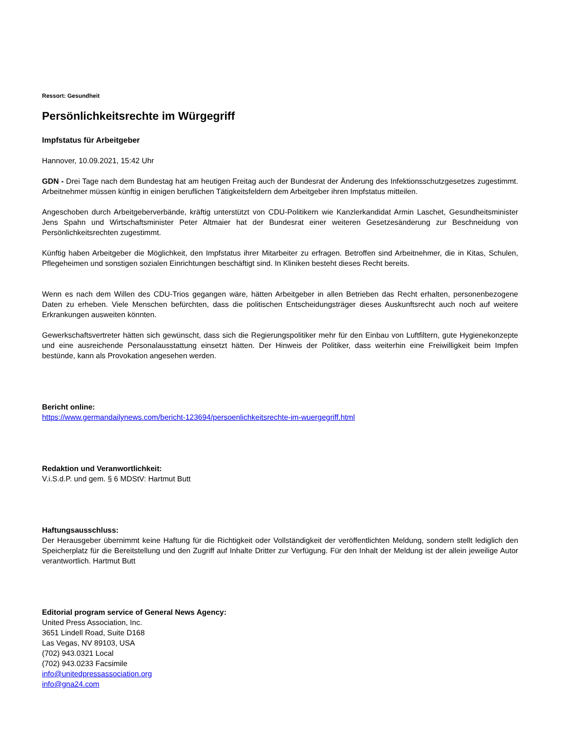Ressort: Gesundheit
Persönlichkeitsrechte im Würgegriff
Impfstatus für Arbeitgeber
Hannover, 10.09.2021, 15:42 Uhr
GDN - Drei Tage nach dem Bundestag hat am heutigen Freitag auch der Bundesrat der Änderung des Infektionsschutzgesetzes zugestimmt. Arbeitnehmer müssen künftig in einigen beruflichen Tätigkeitsfeldern dem Arbeitgeber ihren Impfstatus mitteilen.
Angeschoben durch Arbeitgeberverbände, kräftig unterstützt von CDU-Politikern wie Kanzlerkandidat Armin Laschet, Gesundheitsminister Jens Spahn und Wirtschaftsminister Peter Altmaier hat der Bundesrat einer weiteren Gesetzesänderung zur Beschneidung von Persönlichkeitsrechten zugestimmt.
Künftig haben Arbeitgeber die Möglichkeit, den Impfstatus ihrer Mitarbeiter zu erfragen. Betroffen sind Arbeitnehmer, die in Kitas, Schulen, Pflegeheimen und sonstigen sozialen Einrichtungen beschäftigt sind. In Kliniken besteht dieses Recht bereits.
Wenn es nach dem Willen des CDU-Trios gegangen wäre, hätten Arbeitgeber in allen Betrieben das Recht erhalten, personenbezogene Daten zu erheben. Viele Menschen befürchten, dass die politischen Entscheidungsträger dieses Auskunftsrecht auch noch auf weitere Erkrankungen ausweiten könnten.
Gewerkschaftsvertreter hätten sich gewünscht, dass sich die Regierungspolitiker mehr für den Einbau von Luftfiltern, gute Hygienekonzepte und eine ausreichende Personalausstattung einsetzt hätten. Der Hinweis der Politiker, dass weiterhin eine Freiwilligkeit beim Impfen bestünde, kann als Provokation angesehen werden.
Bericht online:
https://www.germandailynews.com/bericht-123694/persoenlichkeitsrechte-im-wuergegriff.html
Redaktion und Veranwortlichkeit:
V.i.S.d.P. und gem. § 6 MDStV: Hartmut Butt
Haftungsausschluss:
Der Herausgeber übernimmt keine Haftung für die Richtigkeit oder Vollständigkeit der veröffentlichten Meldung, sondern stellt lediglich den Speicherplatz für die Bereitstellung und den Zugriff auf Inhalte Dritter zur Verfügung. Für den Inhalt der Meldung ist der allein jeweilige Autor verantwortlich. Hartmut Butt
Editorial program service of General News Agency:
United Press Association, Inc.
3651 Lindell Road, Suite D168
Las Vegas, NV 89103, USA
(702) 943.0321 Local
(702) 943.0233 Facsimile
info@unitedpressassociation.org
info@gna24.com